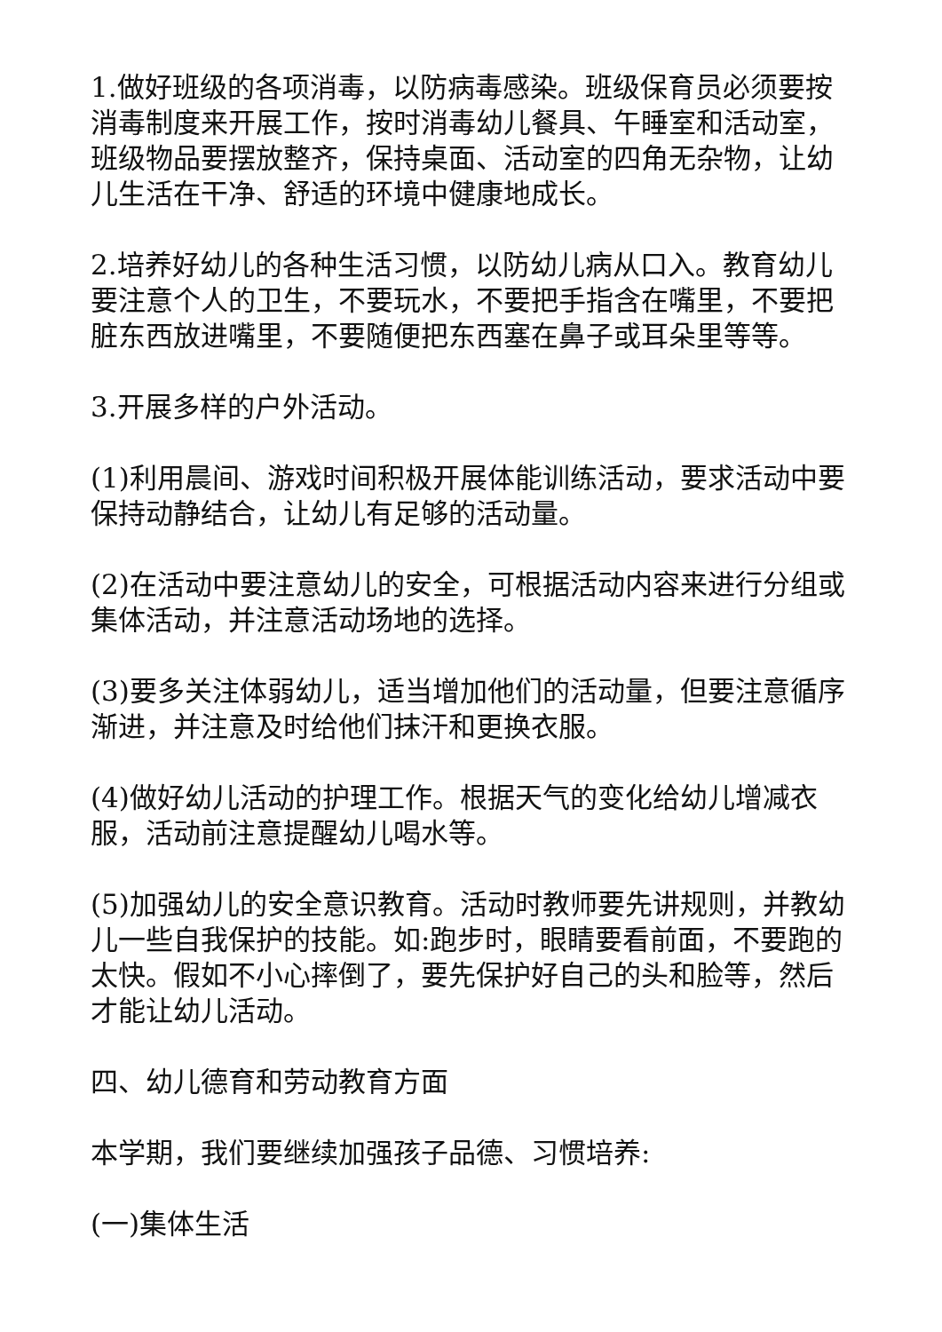1.做好班级的各项消毒，以防病毒感染。班级保育员必须要按消毒制度来开展工作，按时消毒幼儿餐具、午睡室和活动室，班级物品要摆放整齐，保持桌面、活动室的四角无杂物，让幼儿生活在干净、舒适的环境中健康地成长。
2.培养好幼儿的各种生活习惯，以防幼儿病从口入。教育幼儿要注意个人的卫生，不要玩水，不要把手指含在嘴里，不要把脏东西放进嘴里，不要随便把东西塞在鼻子或耳朵里等等。
3.开展多样的户外活动。
(1)利用晨间、游戏时间积极开展体能训练活动，要求活动中要保持动静结合，让幼儿有足够的活动量。
(2)在活动中要注意幼儿的安全，可根据活动内容来进行分组或集体活动，并注意活动场地的选择。
(3)要多关注体弱幼儿，适当增加他们的活动量，但要注意循序渐进，并注意及时给他们抹汗和更换衣服。
(4)做好幼儿活动的护理工作。根据天气的变化给幼儿增减衣服，活动前注意提醒幼儿喝水等。
(5)加强幼儿的安全意识教育。活动时教师要先讲规则，并教幼儿一些自我保护的技能。如:跑步时，眼睛要看前面，不要跑的太快。假如不小心摔倒了，要先保护好自己的头和脸等，然后才能让幼儿活动。
四、幼儿德育和劳动教育方面
本学期，我们要继续加强孩子品德、习惯培养:
(一)集体生活